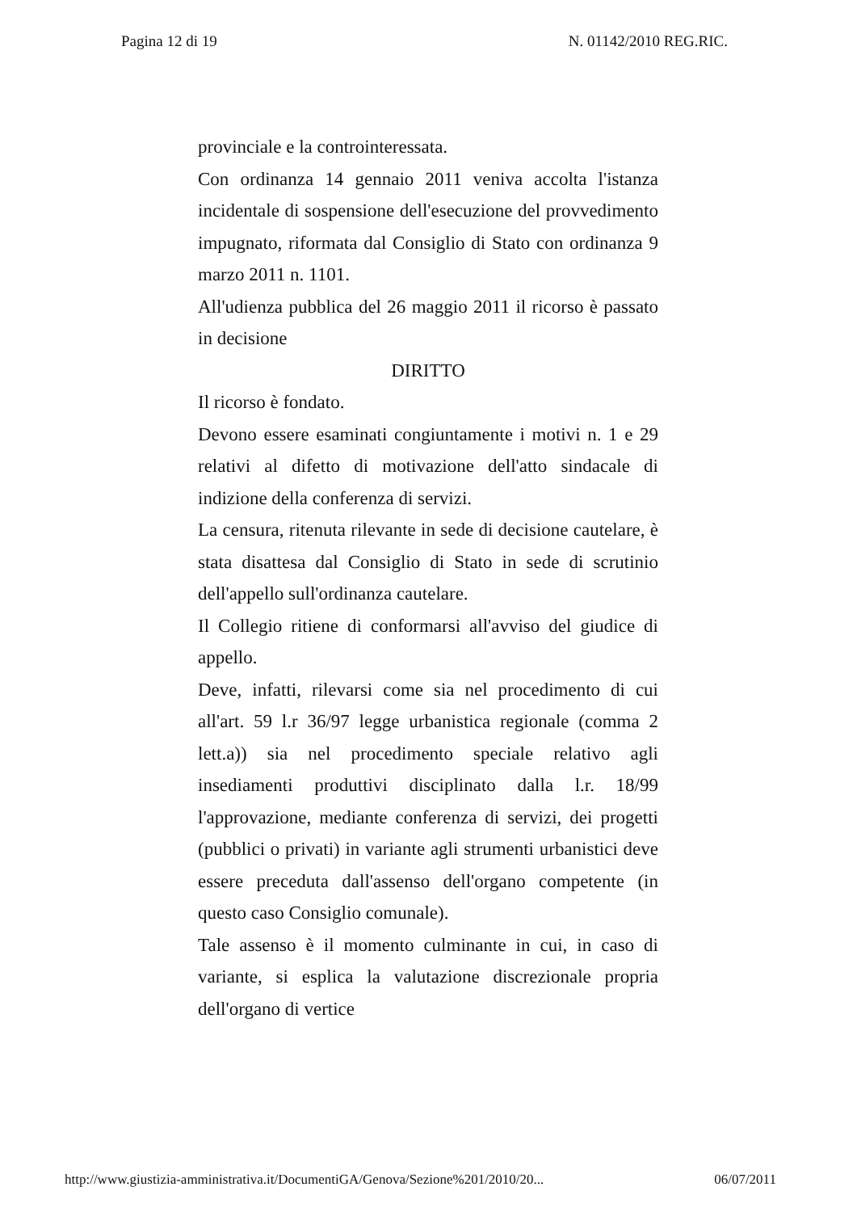Pagina 12 di 19 N. 01142/2010 REG.RIC.
provinciale e la controinteressata.
Con ordinanza 14 gennaio 2011 veniva accolta l'istanza incidentale di sospensione dell'esecuzione del provvedimento impugnato, riformata dal Consiglio di Stato con ordinanza 9 marzo 2011 n. 1101.
All'udienza pubblica del 26 maggio 2011 il ricorso è passato in decisione
DIRITTO
Il ricorso è fondato.
Devono essere esaminati congiuntamente i motivi n. 1 e 29 relativi al difetto di motivazione dell'atto sindacale di indizione della conferenza di servizi.
La censura, ritenuta rilevante in sede di decisione cautelare, è stata disattesa dal Consiglio di Stato in sede di scrutinio dell'appello sull'ordinanza cautelare.
Il Collegio ritiene di conformarsi all'avviso del giudice di appello.
Deve, infatti, rilevarsi come sia nel procedimento di cui all'art. 59 l.r 36/97 legge urbanistica regionale (comma 2 lett.a)) sia nel procedimento speciale relativo agli insediamenti produttivi disciplinato dalla l.r. 18/99 l'approvazione, mediante conferenza di servizi, dei progetti (pubblici o privati) in variante agli strumenti urbanistici deve essere preceduta dall'assenso dell'organo competente (in questo caso Consiglio comunale).
Tale assenso è il momento culminante in cui, in caso di variante, si esplica la valutazione discrezionale propria dell'organo di vertice
http://www.giustizia-amministrativa.it/DocumentiGA/Genova/Sezione%201/2010/20... 06/07/2011